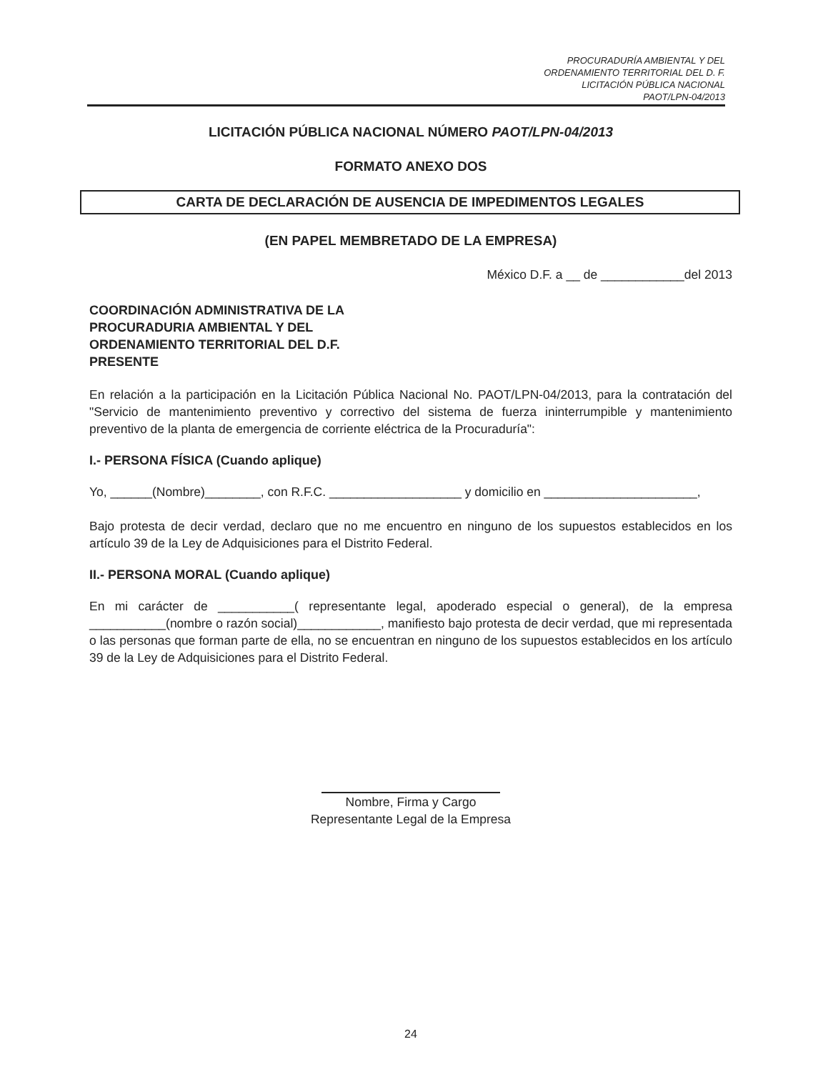PROCURADURÍA AMBIENTAL Y DEL
ORDENAMIENTO TERRITORIAL DEL D. F.
LICITACIÓN PÚBLICA NACIONAL
PAOT/LPN-04/2013
LICITACIÓN PÚBLICA NACIONAL NÚMERO PAOT/LPN-04/2013
FORMATO ANEXO DOS
CARTA DE DECLARACIÓN DE AUSENCIA DE IMPEDIMENTOS LEGALES
(EN PAPEL MEMBRETADO DE LA EMPRESA)
México D.F. a __ de ____________del 2013
COORDINACIÓN ADMINISTRATIVA DE LA
PROCURADURIA AMBIENTAL Y DEL
ORDENAMIENTO TERRITORIAL DEL D.F.
PRESENTE
En relación a la participación en la Licitación Pública Nacional No. PAOT/LPN-04/2013, para la contratación del "Servicio de mantenimiento preventivo y correctivo del sistema de fuerza ininterrumpible y mantenimiento preventivo de la planta de emergencia de corriente eléctrica de la Procuraduría":
I.- PERSONA FÍSICA (Cuando aplique)
Yo, ______(Nombre)________, con R.F.C. ___________________ y domicilio en ______________________,
Bajo protesta de decir verdad, declaro que no me encuentro en ninguno de los supuestos establecidos en los artículo 39 de la Ley de Adquisiciones para el Distrito Federal.
II.- PERSONA MORAL (Cuando aplique)
En mi carácter de ___________( representante legal, apoderado especial o general), de la empresa ___________(nombre o razón social)____________, manifiesto bajo protesta de decir verdad, que mi representada o las personas que forman parte de ella, no se encuentran en ninguno de los supuestos establecidos en los artículo 39 de la Ley de Adquisiciones para el Distrito Federal.
Nombre, Firma y Cargo
Representante Legal de la Empresa
24